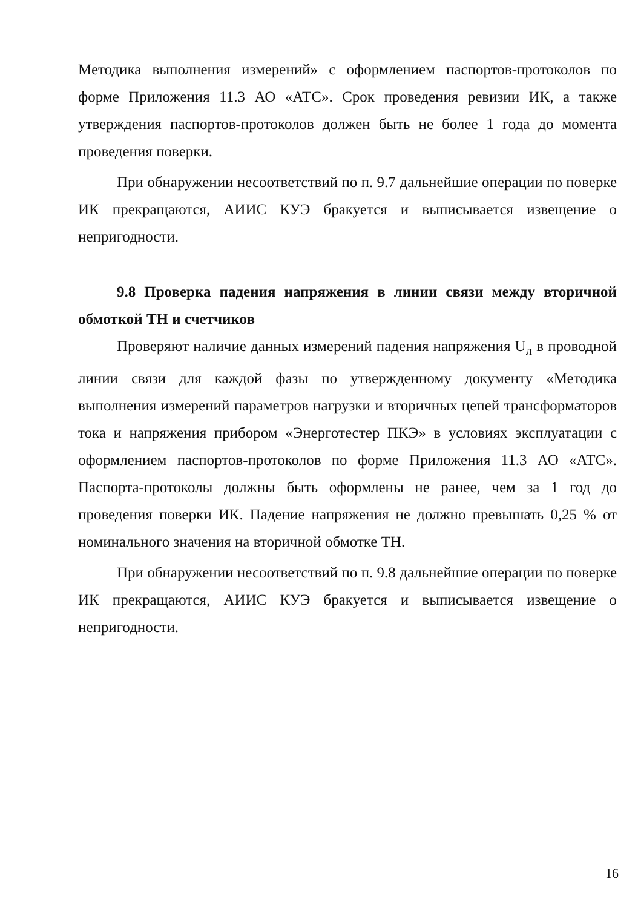Методика выполнения измерений» с оформлением паспортов-протоколов по форме Приложения 11.3 АО «АТС». Срок проведения ревизии ИК, а также утверждения паспортов-протоколов должен быть не более 1 года до момента проведения поверки.
При обнаружении несоответствий по п. 9.7 дальнейшие операции по поверке ИК прекращаются, АИИС КУЭ бракуется и выписывается извещение о непригодности.
9.8 Проверка падения напряжения в линии связи между вторичной обмоткой ТН и счетчиков
Проверяют наличие данных измерений падения напряжения U<sub>л</sub> в проводной линии связи для каждой фазы по утвержденному документу «Методика выполнения измерений параметров нагрузки и вторичных цепей трансформаторов тока и напряжения прибором «Энерготестер ПКЭ» в условиях эксплуатации с оформлением паспортов-протоколов по форме Приложения 11.3 АО «АТС». Паспорта-протоколы должны быть оформлены не ранее, чем за 1 год до проведения поверки ИК. Падение напряжения не должно превышать 0,25 % от номинального значения на вторичной обмотке ТН.
При обнаружении несоответствий по п. 9.8 дальнейшие операции по поверке ИК прекращаются, АИИС КУЭ бракуется и выписывается извещение о непригодности.
16